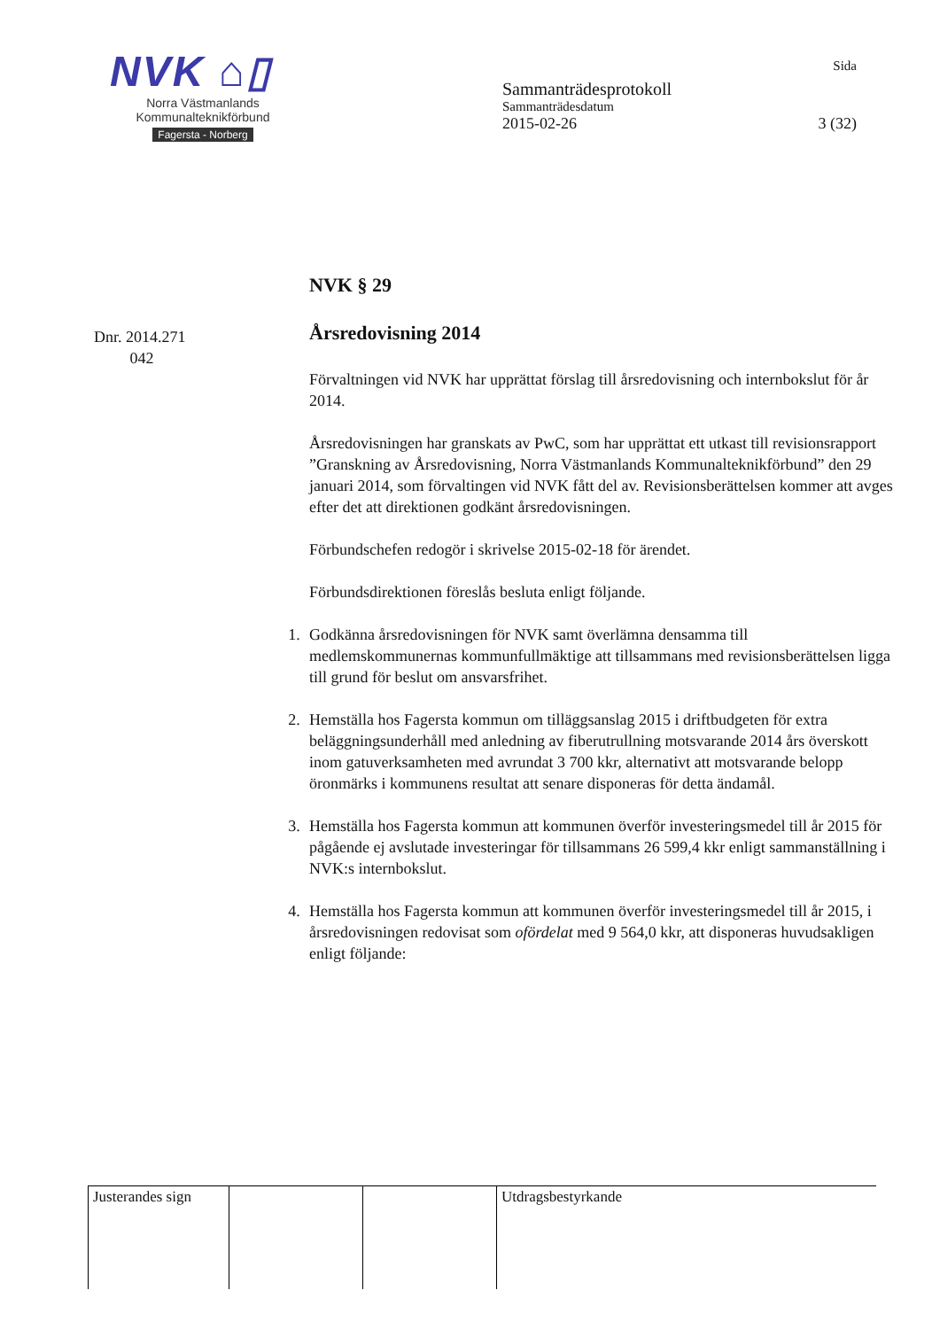NVK ⌂▯
Norra Västmanlands
Kommunalteknikförbund
Fagersta - Norberg
Sida
Sammanträdesprotokoll
Sammanträdesdatum
2015-02-26 3 (32)
Dnr. 2014.271
042
NVK § 29
Årsredovisning 2014
Förvaltningen vid NVK har upprättat förslag till årsredovisning och internbokslut för år 2014.
Årsredovisningen har granskats av PwC, som har upprättat ett utkast till revisionsrapport ”Granskning av Årsredovisning, Norra Västmanlands Kommunalteknikförbund” den 29 januari 2014, som förvaltingen vid NVK fått del av. Revisionsberättelsen kommer att avges efter det att direktionen godkänt årsredovisningen.
Förbundschefen redogör i skrivelse 2015-02-18 för ärendet.
Förbundsdirektionen föreslås besluta enligt följande.
1. Godkänna årsredovisningen för NVK samt överlämna densamma till medlemskommunernas kommunfullmäktige att tillsammans med revisionsberättelsen ligga till grund för beslut om ansvarsfrihet.
2. Hemställa hos Fagersta kommun om tilläggsanslag 2015 i driftbudgeten för extra beläggningsunderhåll med anledning av fiberutrullning motsvarande 2014 års överskott inom gatuverksamheten med avrundat 3 700 kkr, alternativt att motsvarande belopp öronmärks i kommunens resultat att senare disponeras för detta ändamål.
3. Hemställa hos Fagersta kommun att kommunen överför investeringsmedel till år 2015 för pågående ej avslutade investeringar för tillsammans 26 599,4 kkr enligt sammanställning i NVK:s internbokslut.
4. Hemställa hos Fagersta kommun att kommunen överför investeringsmedel till år 2015, i årsredovisningen redovisat som ofördelat med 9 564,0 kkr, att disponeras huvudsakligen enligt följande:
| Justerandes sign | | | Utdragsbestyrkande |